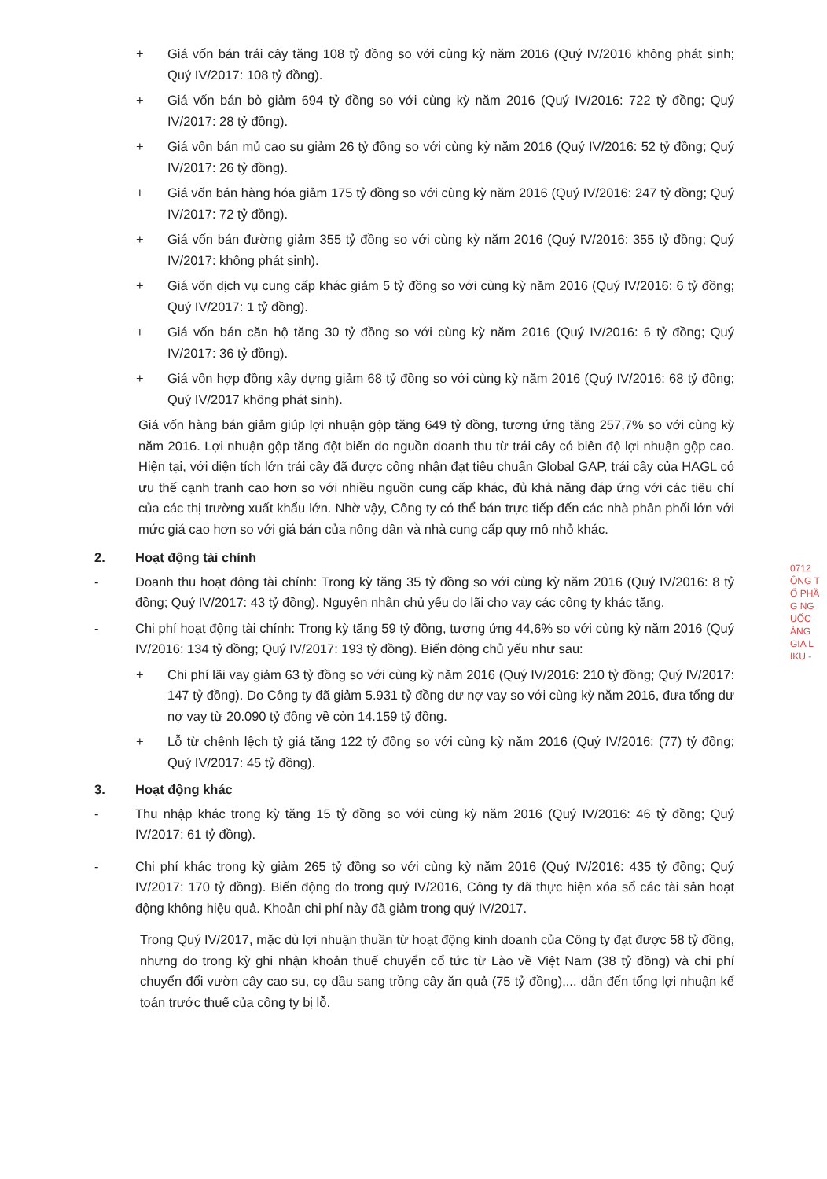0712
ÔNG T
Ổ PHẦ
G NG
UỐC
ÀNG
GIA L
IKU -
+ Giá vốn bán trái cây tăng 108 tỷ đồng so với cùng kỳ năm 2016 (Quý IV/2016 không phát sinh; Quý IV/2017: 108 tỷ đồng).
+ Giá vốn bán bò giảm 694 tỷ đồng so với cùng kỳ năm 2016 (Quý IV/2016: 722 tỷ đồng; Quý IV/2017: 28 tỷ đồng).
+ Giá vốn bán mủ cao su giảm 26 tỷ đồng so với cùng kỳ năm 2016 (Quý IV/2016: 52 tỷ đồng; Quý IV/2017: 26 tỷ đồng).
+ Giá vốn bán hàng hóa giảm 175 tỷ đồng so với cùng kỳ năm 2016 (Quý IV/2016: 247 tỷ đồng; Quý IV/2017: 72 tỷ đồng).
+ Giá vốn bán đường giảm 355 tỷ đồng so với cùng kỳ năm 2016 (Quý IV/2016: 355 tỷ đồng; Quý IV/2017: không phát sinh).
+ Giá vốn dịch vụ cung cấp khác giảm 5 tỷ đồng so với cùng kỳ năm 2016 (Quý IV/2016: 6 tỷ đồng; Quý IV/2017: 1 tỷ đồng).
+ Giá vốn bán căn hộ tăng 30 tỷ đồng so với cùng kỳ năm 2016 (Quý IV/2016: 6 tỷ đồng; Quý IV/2017: 36 tỷ đồng).
+ Giá vốn hợp đồng xây dựng giảm 68 tỷ đồng so với cùng kỳ năm 2016 (Quý IV/2016: 68 tỷ đồng; Quý IV/2017 không phát sinh).
Giá vốn hàng bán giảm giúp lợi nhuận gộp tăng 649 tỷ đồng, tương ứng tăng 257,7% so với cùng kỳ năm 2016. Lợi nhuận gộp tăng đột biến do nguồn doanh thu từ trái cây có biên độ lợi nhuận gộp cao. Hiện tại, với diện tích lớn trái cây đã được công nhận đạt tiêu chuẩn Global GAP, trái cây của HAGL có ưu thế cạnh tranh cao hơn so với nhiều nguồn cung cấp khác, đủ khả năng đáp ứng với các tiêu chí của các thị trường xuất khẩu lớn. Nhờ vậy, Công ty có thể bán trực tiếp đến các nhà phân phối lớn với mức giá cao hơn so với giá bán của nông dân và nhà cung cấp quy mô nhỏ khác.
2. Hoạt động tài chính
- Doanh thu hoạt động tài chính: Trong kỳ tăng 35 tỷ đồng so với cùng kỳ năm 2016 (Quý IV/2016: 8 tỷ đồng; Quý IV/2017: 43 tỷ đồng). Nguyên nhân chủ yếu do lãi cho vay các công ty khác tăng.
- Chi phí hoạt động tài chính: Trong kỳ tăng 59 tỷ đồng, tương ứng 44,6% so với cùng kỳ năm 2016 (Quý IV/2016: 134 tỷ đồng; Quý IV/2017: 193 tỷ đồng). Biến động chủ yếu như sau:
+ Chi phí lãi vay giảm 63 tỷ đồng so với cùng kỳ năm 2016 (Quý IV/2016: 210 tỷ đồng; Quý IV/2017: 147 tỷ đồng). Do Công ty đã giảm 5.931 tỷ đồng dư nợ vay so với cùng kỳ năm 2016, đưa tổng dư nợ vay từ 20.090 tỷ đồng về còn 14.159 tỷ đồng.
+ Lỗ từ chênh lệch tỷ giá tăng 122 tỷ đồng so với cùng kỳ năm 2016 (Quý IV/2016: (77) tỷ đồng; Quý IV/2017: 45 tỷ đồng).
3. Hoạt động khác
- Thu nhập khác trong kỳ tăng 15 tỷ đồng so với cùng kỳ năm 2016 (Quý IV/2016: 46 tỷ đồng; Quý IV/2017: 61 tỷ đồng).
- Chi phí khác trong kỳ giảm 265 tỷ đồng so với cùng kỳ năm 2016 (Quý IV/2016: 435 tỷ đồng; Quý IV/2017: 170 tỷ đồng). Biến động do trong quý IV/2016, Công ty đã thực hiện xóa sổ các tài sản hoạt động không hiệu quả. Khoản chi phí này đã giảm trong quý IV/2017.
Trong Quý IV/2017, mặc dù lợi nhuận thuần từ hoạt động kinh doanh của Công ty đạt được 58 tỷ đồng, nhưng do trong kỳ ghi nhận khoản thuế chuyển cổ tức từ Lào về Việt Nam (38 tỷ đồng) và chi phí chuyển đổi vườn cây cao su, cọ dầu sang trồng cây ăn quả (75 tỷ đồng),... dẫn đến tổng lợi nhuận kế toán trước thuế của công ty bị lỗ.